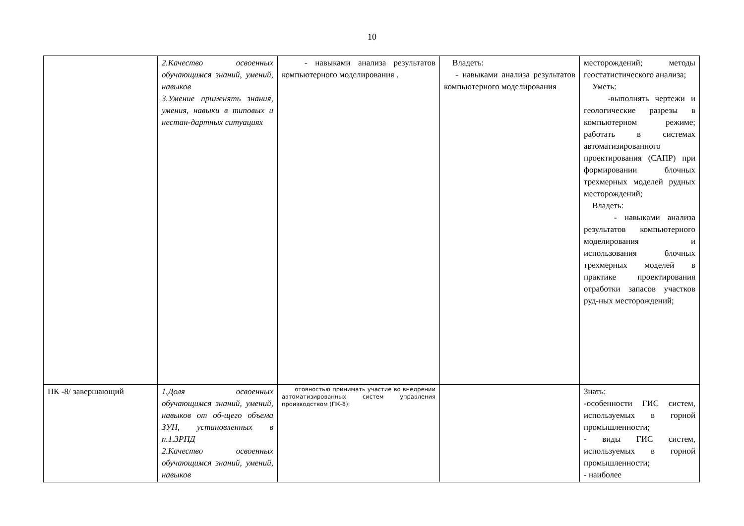10
| | 2.Качество освоенных обучающимся знаний, умений, навыков 3.Умение применять знания, умения, навыки в типовых и нестан-дартных ситуациях | - навыками анализа результатов компьютерного моделирования . | Владеть: - навыками анализа результатов компьютерного моделирования | месторождений; методы геостатистического анализа; Уметь: -выполнять чертежи и геологические разрезы в компьютерном режиме; работать в системах автоматизированного проектирования (САПР) при формировании блочных трехмерных моделей рудных месторождений; Владеть: - навыками анализа результатов компьютерного моделирования и использования блочных трехмерных моделей в практике проектирования отработки запасов участков руд-ных месторождений; |
| ПК -8/ завершающий | 1.Доля освоенных обучающимся знаний, умений, навыков от об-щего объема ЗУН, установленных в п.1.3РПД 2.Качество освоенных обучающимся знаний, умений, навыков | отовностью принимать участие во внедрении автоматизированных систем управления производством (ПК-8); | | Знать: -особенности ГИС систем, используемых в горной промышленности; - виды ГИС систем, используемых в горной промышленности; - наиболее |